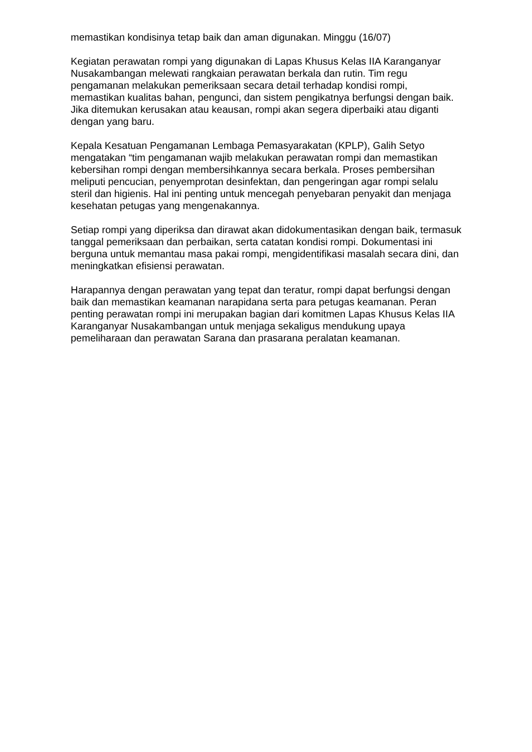memastikan kondisinya tetap baik dan aman digunakan. Minggu (16/07)
Kegiatan perawatan rompi yang digunakan di Lapas Khusus Kelas IIA Karanganyar Nusakambangan melewati rangkaian perawatan berkala dan rutin. Tim regu pengamanan melakukan pemeriksaan secara detail terhadap kondisi rompi, memastikan kualitas bahan, pengunci, dan sistem pengikatnya berfungsi dengan baik. Jika ditemukan kerusakan atau keausan, rompi akan segera diperbaiki atau diganti dengan yang baru.
Kepala Kesatuan Pengamanan Lembaga Pemasyarakatan (KPLP), Galih Setyo mengatakan “tim pengamanan wajib melakukan perawatan rompi dan memastikan kebersihan rompi dengan membersihkannya secara berkala. Proses pembersihan meliputi pencucian, penyemprotan desinfektan, dan pengeringan agar rompi selalu steril dan higienis. Hal ini penting untuk mencegah penyebaran penyakit dan menjaga kesehatan petugas yang mengenakannya.
Setiap rompi yang diperiksa dan dirawat akan didokumentasikan dengan baik, termasuk tanggal pemeriksaan dan perbaikan, serta catatan kondisi rompi. Dokumentasi ini berguna untuk memantau masa pakai rompi, mengidentifikasi masalah secara dini, dan meningkatkan efisiensi perawatan.
Harapannya dengan perawatan yang tepat dan teratur, rompi dapat berfungsi dengan baik dan memastikan keamanan narapidana serta para petugas keamanan. Peran penting perawatan rompi ini merupakan bagian dari komitmen Lapas Khusus Kelas IIA Karanganyar Nusakambangan untuk menjaga sekaligus mendukung upaya pemeliharaan dan perawatan Sarana dan prasarana peralatan keamanan.